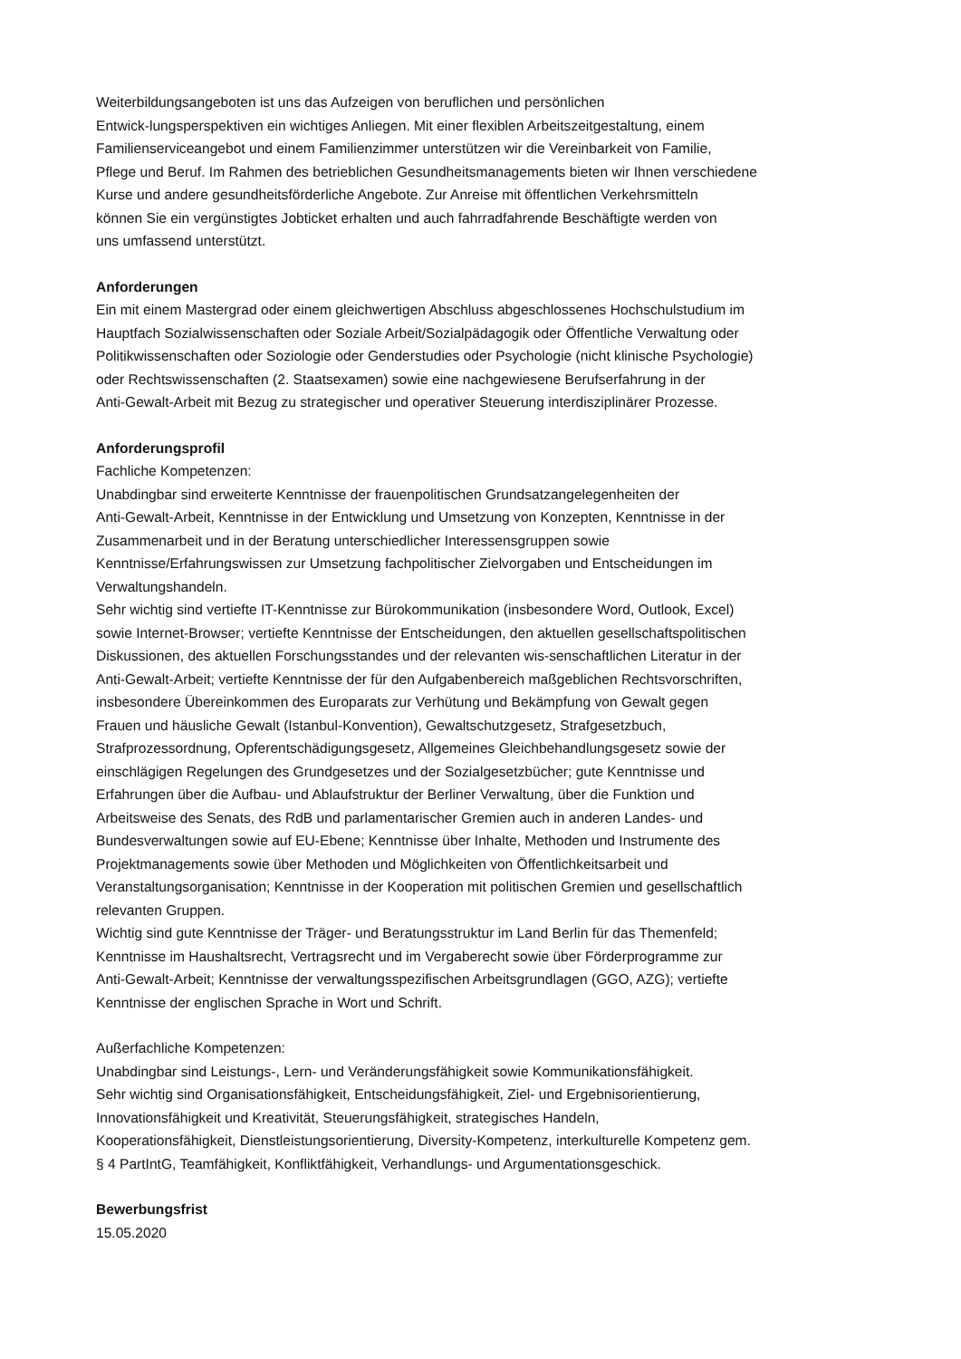Weiterbildungsangeboten ist uns das Aufzeigen von beruflichen und persönlichen
Entwick-lungsperspektiven ein wichtiges Anliegen. Mit einer flexiblen Arbeitszeitgestaltung, einem
Familienserviceangebot und einem Familienzimmer unterstützen wir die Vereinbarkeit von Familie,
Pflege und Beruf. Im Rahmen des betrieblichen Gesundheitsmanagements bieten wir Ihnen verschiedene
Kurse und andere gesundheitsförderliche Angebote. Zur Anreise mit öffentlichen Verkehrsmitteln
können Sie ein vergünstigtes Jobticket erhalten und auch fahrradfahrende Beschäftigte werden von
uns umfassend unterstützt.
Anforderungen
Ein mit einem Mastergrad oder einem gleichwertigen Abschluss abgeschlossenes Hochschulstudium im
Hauptfach Sozialwissenschaften oder Soziale Arbeit/Sozialpädagogik oder Öffentliche Verwaltung oder
Politikwissenschaften oder Soziologie oder Genderstudies oder Psychologie (nicht klinische Psychologie)
oder Rechtswissenschaften (2. Staatsexamen) sowie eine nachgewiesene Berufserfahrung in der
Anti-Gewalt-Arbeit mit Bezug zu strategischer und operativer Steuerung interdisziplinärer Prozesse.
Anforderungsprofil
Fachliche Kompetenzen:
Unabdingbar sind erweiterte Kenntnisse der frauenpolitischen Grundsatzangelegenheiten der
Anti-Gewalt-Arbeit, Kenntnisse in der Entwicklung und Umsetzung von Konzepten, Kenntnisse in der
Zusammenarbeit und in der Beratung unterschiedlicher Interessensgruppen sowie
Kenntnisse/Erfahrungswissen zur Umsetzung fachpolitischer Zielvorgaben und Entscheidungen im
Verwaltungshandeln.
Sehr wichtig sind vertiefte IT-Kenntnisse zur Bürokommunikation (insbesondere Word, Outlook, Excel)
sowie Internet-Browser; vertiefte Kenntnisse der Entscheidungen, den aktuellen gesellschaftspolitischen
Diskussionen, des aktuellen Forschungsstandes und der relevanten wis-senschaftlichen Literatur in der
Anti-Gewalt-Arbeit; vertiefte Kenntnisse der für den Aufgabenbereich maßgeblichen Rechtsvorschriften,
insbesondere Übereinkommen des Europarats zur Verhütung und Bekämpfung von Gewalt gegen
Frauen und häusliche Gewalt (Istanbul-Konvention), Gewaltschutzgesetz, Strafgesetzbuch,
Strafprozessordnung, Opferentschädigungsgesetz, Allgemeines Gleichbehandlungsgesetz sowie der
einschlägigen Regelungen des Grundgesetzes und der Sozialgesetzbücher; gute Kenntnisse und
Erfahrungen über die Aufbau- und Ablaufstruktur der Berliner Verwaltung, über die Funktion und
Arbeitsweise des Senats, des RdB und parlamentarischer Gremien auch in anderen Landes- und
Bundesverwaltungen sowie auf EU-Ebene; Kenntnisse über Inhalte, Methoden und Instrumente des
Projektmanagements sowie über Methoden und Möglichkeiten von Öffentlichkeitsarbeit und
Veranstaltungsorganisation; Kenntnisse in der Kooperation mit politischen Gremien und gesellschaftlich
relevanten Gruppen.
Wichtig sind gute Kenntnisse der Träger- und Beratungsstruktur im Land Berlin für das Themenfeld;
Kenntnisse im Haushaltsrecht, Vertragsrecht und im Vergaberecht sowie über Förderprogramme zur
Anti-Gewalt-Arbeit; Kenntnisse der verwaltungsspezifischen Arbeitsgrundlagen (GGO, AZG); vertiefte
Kenntnisse der englischen Sprache in Wort und Schrift.
Außerfachliche Kompetenzen:
Unabdingbar sind Leistungs-, Lern- und Veränderungsfähigkeit sowie Kommunikationsfähigkeit.
Sehr wichtig sind Organisationsfähigkeit, Entscheidungsfähigkeit, Ziel- und Ergebnisorientierung,
Innovationsfähigkeit und Kreativität, Steuerungsfähigkeit, strategisches Handeln,
Kooperationsfähigkeit, Dienstleistungsorientierung, Diversity-Kompetenz, interkulturelle Kompetenz gem.
§ 4 PartIntG, Teamfähigkeit, Konfliktfähigkeit, Verhandlungs- und Argumentationsgeschick.
Bewerbungsfrist
15.05.2020